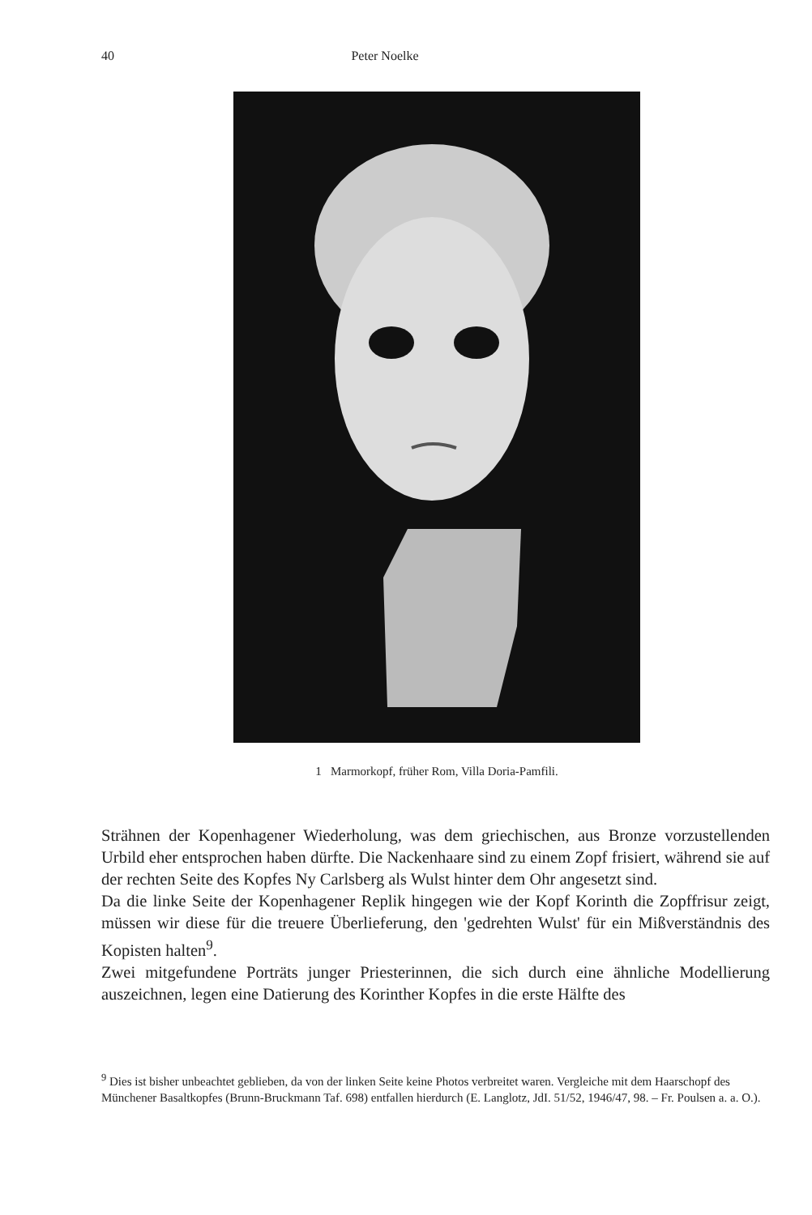40 Peter Noelke
1 Marmorkopf, früher Rom, Villa Doria-Pamfili.
Strähnen der Kopenhagener Wiederholung, was dem griechischen, aus Bronze vorzustellenden Urbild eher entsprochen haben dürfte. Die Nackenhaare sind zu einem Zopf frisiert, während sie auf der rechten Seite des Kopfes Ny Carlsberg als Wulst hinter dem Ohr angesetzt sind.
Da die linke Seite der Kopenhagener Replik hingegen wie der Kopf Korinth die Zopffrisur zeigt, müssen wir diese für die treuere Überlieferung, den 'gedrehten Wulst' für ein Mißverständnis des Kopisten halten<sup>9</sup>.
Zwei mitgefundene Porträts junger Priesterinnen, die sich durch eine ähnliche Modellierung auszeichnen, legen eine Datierung des Korinther Kopfes in die erste Hälfte des
<sup>9</sup> Dies ist bisher unbeachtet geblieben, da von der linken Seite keine Photos verbreitet waren. Vergleiche mit dem Haarschopf des Münchener Basaltkopfes (Brunn-Bruckmann Taf. 698) entfallen hierdurch (E. Langlotz, JdI. 51/52, 1946/47, 98. – Fr. Poulsen a. a. O.).